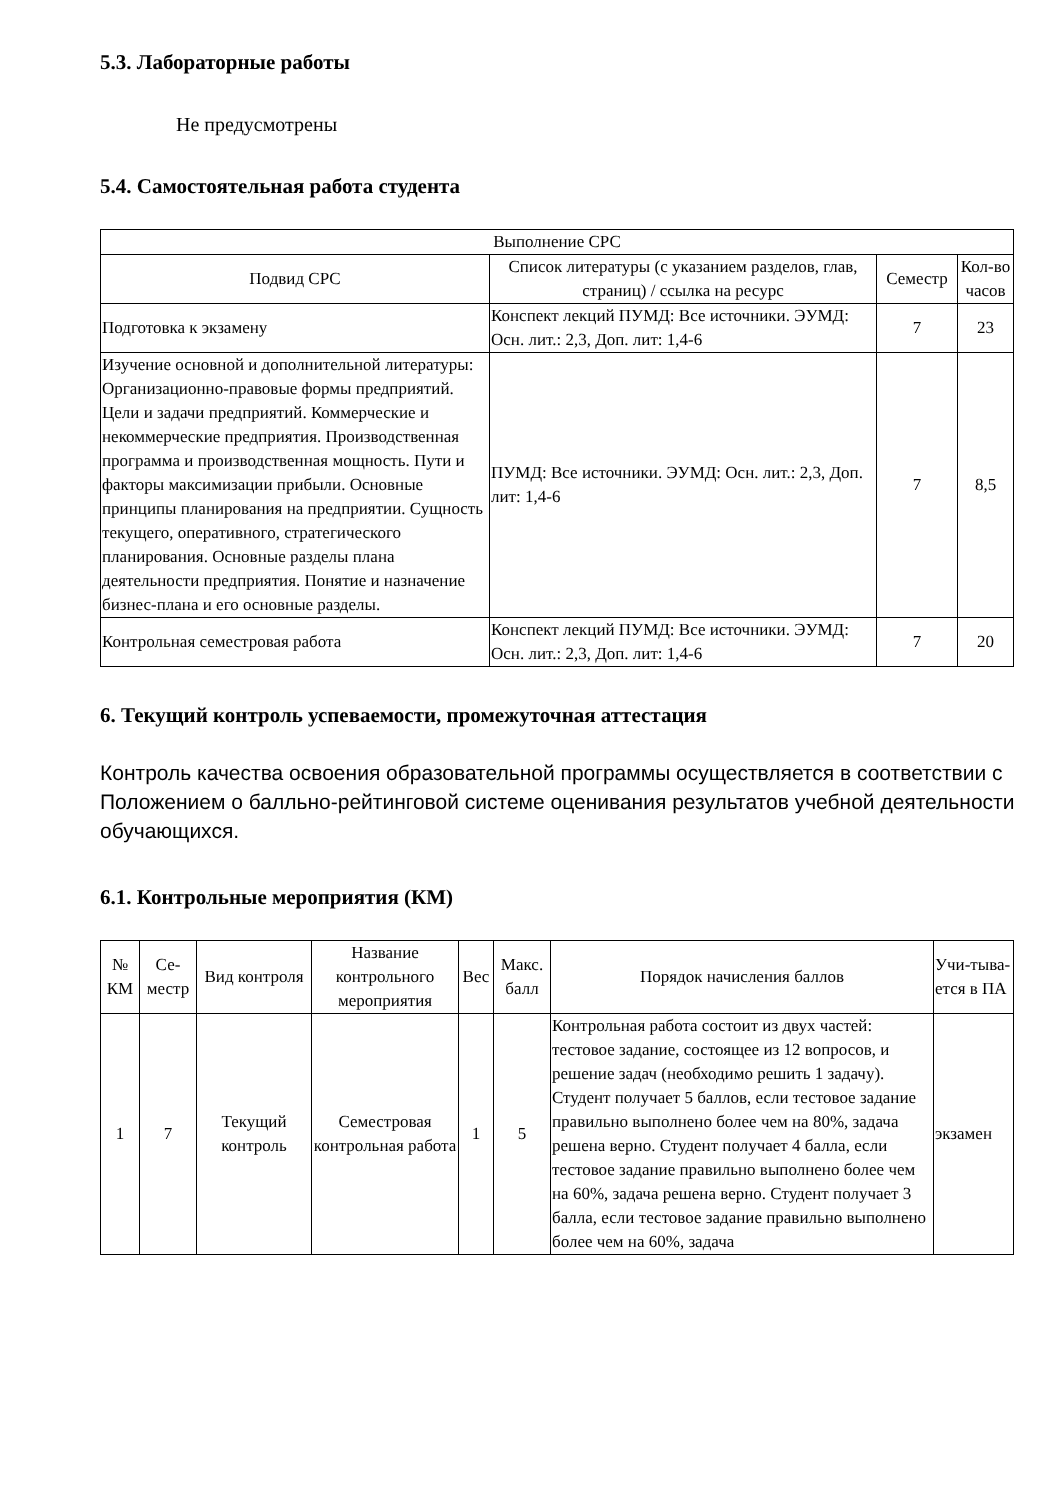5.3. Лабораторные работы
Не предусмотрены
5.4. Самостоятельная работа студента
| Выполнение СРС | | | |
| --- | --- | --- | --- |
| Подвид СРС | Список литературы (с указанием разделов, глав, страниц) / ссылка на ресурс | Семестр | Кол-во часов |
| Подготовка к экзамену | Конспект лекций ПУМД: Все источники. ЭУМД: Осн. лит.: 2,3, Доп. лит: 1,4-6 | 7 | 23 |
| Изучение основной и дополнительной литературы: Организационно-правовые формы предприятий. Цели и задачи предприятий. Коммерческие и некоммерческие предприятия. Производственная программа и производственная мощность. Пути и факторы максимизации прибыли. Основные принципы планирования на предприятии. Сущность текущего, оперативного, стратегического планирования. Основные разделы плана деятельности предприятия. Понятие и назначение бизнес-плана и его основные разделы. | ПУМД: Все источники. ЭУМД: Осн. лит.: 2,3, Доп. лит: 1,4-6 | 7 | 8,5 |
| Контрольная семестровая работа | Конспект лекций ПУМД: Все источники. ЭУМД: Осн. лит.: 2,3, Доп. лит: 1,4-6 | 7 | 20 |
6. Текущий контроль успеваемости, промежуточная аттестация
Контроль качества освоения образовательной программы осуществляется в соответствии с Положением о балльно-рейтинговой системе оценивания результатов учебной деятельности обучающихся.
6.1. Контрольные мероприятия (КМ)
| № КМ | Се-местр | Вид контроля | Название контрольного мероприятия | Вес | Макс. балл | Порядок начисления баллов | Учи-тыва-ется в ПА |
| --- | --- | --- | --- | --- | --- | --- | --- |
| 1 | 7 | Текущий контроль | Семестровая контрольная работа | 1 | 5 | Контрольная работа состоит из двух частей: тестовое задание, состоящее из 12 вопросов, и решение задач (необходимо решить 1 задачу). Студент получает 5 баллов, если тестовое задание правильно выполнено более чем на 80%, задача решена верно. Студент получает 4 балла, если тестовое задание правильно выполнено более чем на 60%, задача решена верно. Студент получает 3 балла, если тестовое задание правильно выполнено более чем на 60%, задача | экзамен |